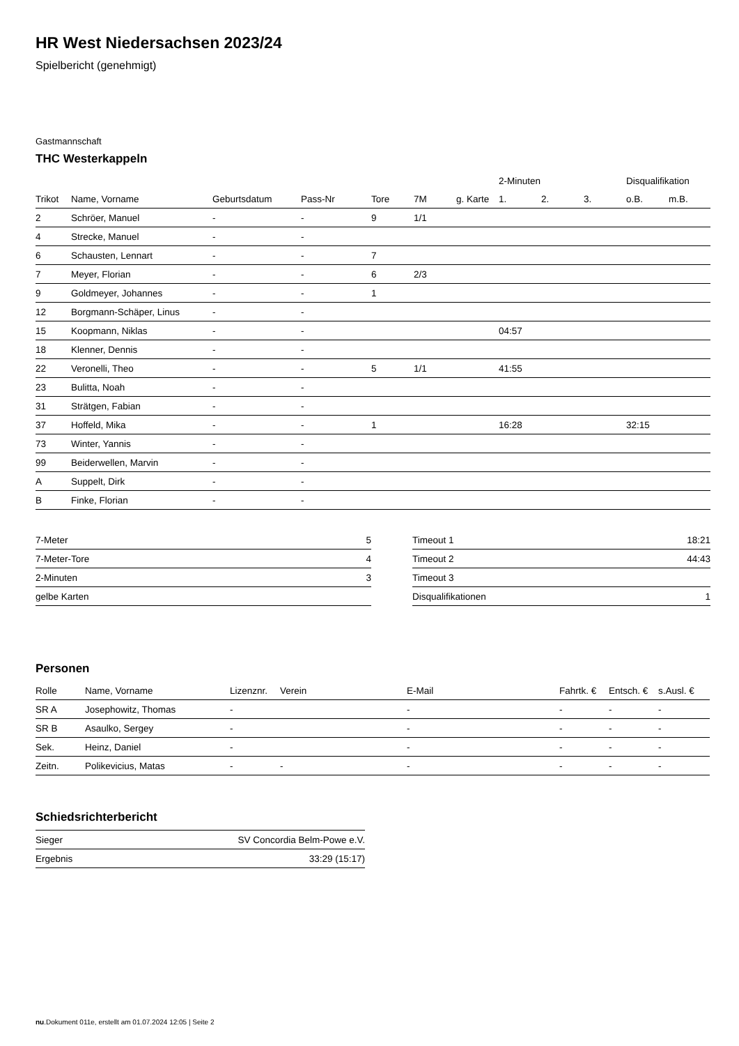HR West Niedersachsen 2023/24
Spielbericht (genehmigt)
Gastmannschaft
THC Westerkappeln
| | | | | | | | 2-Minuten | | | Disqualifikation | |
| --- | --- | --- | --- | --- | --- | --- | --- | --- | --- | --- | --- |
| Trikot | Name, Vorname | Geburtsdatum | Pass-Nr | Tore | 7M | g. Karte | 1. | 2. | 3. | o.B. | m.B. |
| 2 | Schröer, Manuel | - | - | 9 | 1/1 | | | | | | |
| 4 | Strecke, Manuel | - | - | | | | | | | | |
| 6 | Schausten, Lennart | - | - | 7 | | | | | | | |
| 7 | Meyer, Florian | - | - | 6 | 2/3 | | | | | | |
| 9 | Goldmeyer, Johannes | - | - | 1 | | | | | | | |
| 12 | Borgmann-Schäper, Linus | - | - | | | | | | | | |
| 15 | Koopmann, Niklas | - | - | | | | 04:57 | | | | |
| 18 | Klenner, Dennis | - | - | | | | | | | | |
| 22 | Veronelli, Theo | - | - | 5 | 1/1 | | 41:55 | | | | |
| 23 | Bulitta, Noah | - | - | | | | | | | | |
| 31 | Strätgen, Fabian | - | - | | | | | | | | |
| 37 | Hoffeld, Mika | - | - | 1 | | | 16:28 | | | 32:15 | |
| 73 | Winter, Yannis | - | - | | | | | | | | |
| 99 | Beiderwellen, Marvin | - | - | | | | | | | | |
| A | Suppelt, Dirk | - | - | | | | | | | | |
| B | Finke, Florian | - | - | | | | | | | | |
| 7-Meter | 5 |
| 7-Meter-Tore | 4 |
| 2-Minuten | 3 |
| gelbe Karten | |
| Timeout 1 | 18:21 |
| Timeout 2 | 44:43 |
| Timeout 3 | |
| Disqualifikationen | 1 |
Personen
| Rolle | Name, Vorname | Lizenznr. | Verein | E-Mail | Fahrtk. € | Entsch. € | s.Ausl. € |
| --- | --- | --- | --- | --- | --- | --- | --- |
| SR A | Josephowitz, Thomas | - | | - | - | - | - |
| SR B | Asaulko, Sergey | - | | - | - | - | - |
| Sek. | Heinz, Daniel | - | | - | - | - | - |
| Zeitn. | Polikevicius, Matas | - | - | - | - | - | - |
Schiedsrichterbericht
| Sieger | SV Concordia Belm-Powe e.V. |
| Ergebnis | 33:29 (15:17) |
nu.Dokument 011e, erstellt am 01.07.2024 12:05 | Seite 2